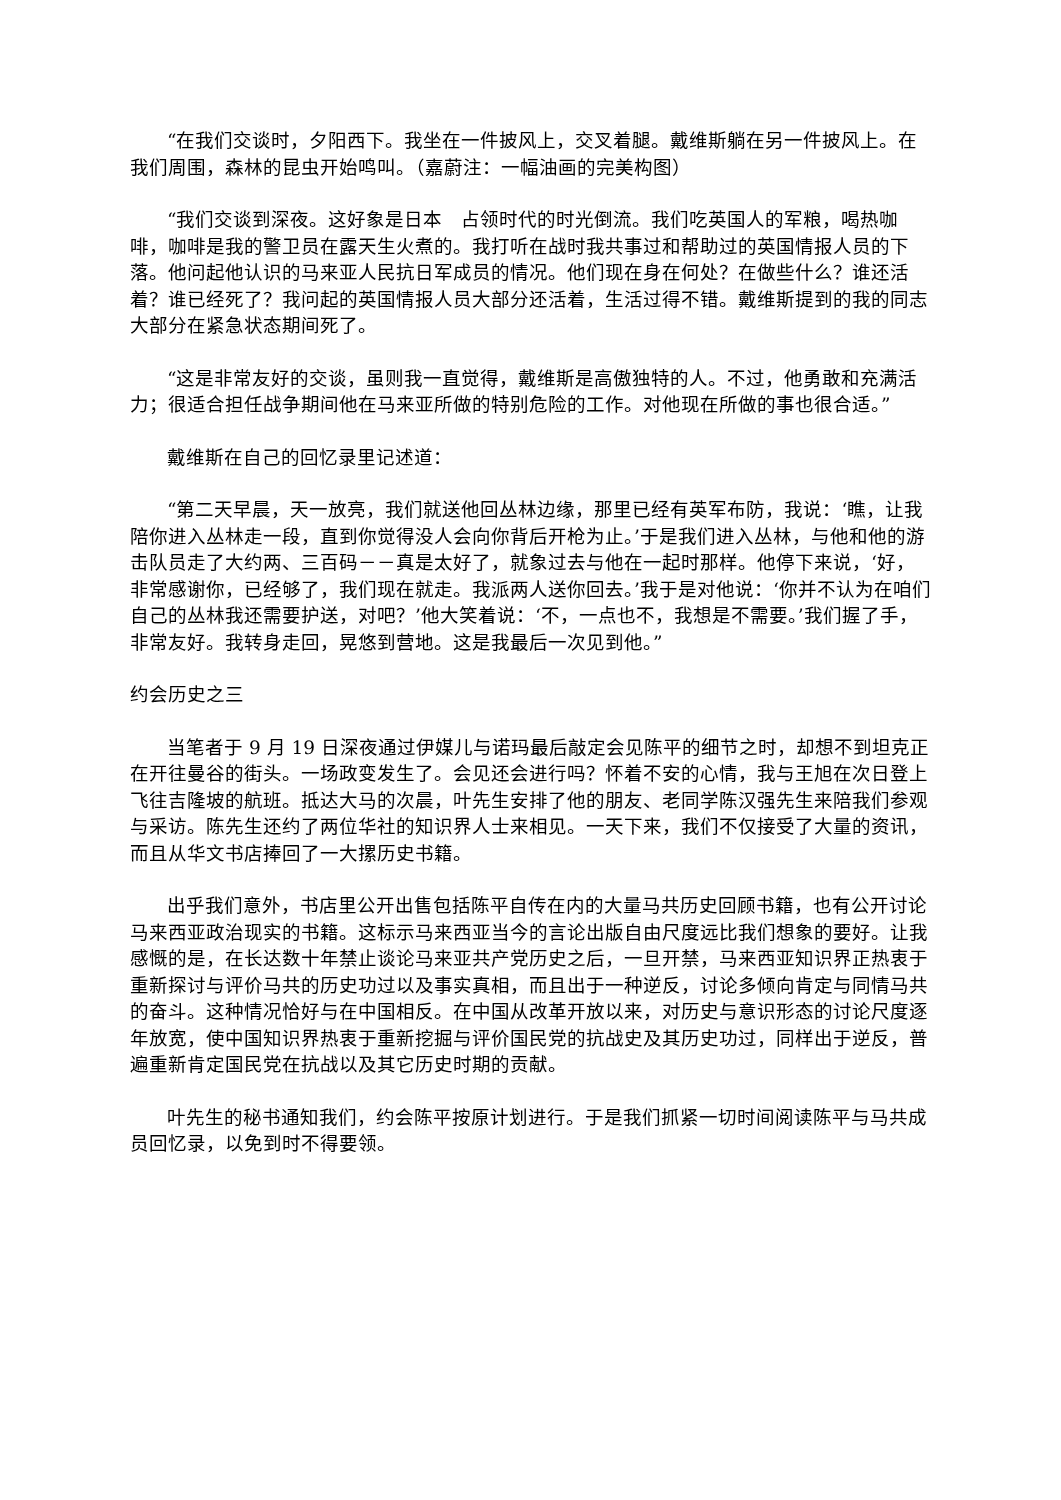“在我们交谈时，夕阳西下。我坐在一件披风上，交叉着腿。戴维斯躺在另一件披风上。在我们周围，森林的昆虫开始鸣叫。（嘉蔚注：一幅油画的完美构图）
“我们交谈到深夜。这好象是日本　占领时代的时光倒流。我们吃英国人的军粮，喝热咖啡，咖啡是我的警卫员在露天生火煮的。我打听在战时我共事过和帮助过的英国情报人员的下落。他问起他认识的马来亚人民抗日军成员的情况。他们现在身在何处？在做些什么？谁还活着？谁已经死了？我问起的英国情报人员大部分还活着，生活过得不错。戴维斯提到的我的同志大部分在紧急状态期间死了。
“这是非常友好的交谈，虽则我一直觉得，戴维斯是高傲独特的人。不过，他勇敢和充满活力；很适合担任战争期间他在马来亚所做的特别危险的工作。对他现在所做的事也很合适。”
戴维斯在自己的回忆录里记述道：
“第二天早晨，天一放亮，我们就送他回丛林边缘，那里已经有英军布防，我说：‘瞧，让我陪你进入丛林走一段，直到你觉得没人会向你背后开枪为止。’于是我们进入丛林，与他和他的游击队员走了大约两、三百码－－真是太好了，就象过去与他在一起时那样。他停下来说，‘好，非常感谢你，已经够了，我们现在就走。我派两人送你回去。’我于是对他说：‘你并不认为在咱们自己的丛林我还需要护送，对吧？’他大笑着说：‘不，一点也不，我想是不需要。’我们握了手，非常友好。我转身走回，晃悠到营地。这是我最后一次见到他。”
约会历史之三
当笔者于 9 月 19 日深夜通过伊媒儿与诺玛最后敲定会见陈平的细节之时，却想不到坦克正在开往曼谷的街头。一场政变发生了。会见还会进行吗？怀着不安的心情，我与王旭在次日登上飞往吉隆坡的航班。抵达大马的次晨，叶先生安排了他的朋友、老同学陈汉强先生来陪我们参观与采访。陈先生还约了两位华社的知识界人士来相见。一天下来，我们不仅接受了大量的资讯，而且从华文书店捧回了一大摞历史书籍。
出乎我们意外，书店里公开出售包括陈平自传在内的大量马共历史回顾书籍，也有公开讨论马来西亚政治现实的书籍。这标示马来西亚当今的言论出版自由尺度远比我们想象的要好。让我感慨的是，在长达数十年禁止谈论马来亚共产党历史之后，一旦开禁，马来西亚知识界正热衷于重新探讨与评价马共的历史功过以及事实真相，而且出于一种逆反，讨论多倾向肯定与同情马共的奋斗。这种情况恰好与在中国相反。在中国从改革开放以来，对历史与意识形态的讨论尺度逐年放宽，使中国知识界热衷于重新挖掘与评价国民党的抗战史及其历史功过，同样出于逆反，普遍重新肯定国民党在抗战以及其它历史时期的贡献。
叶先生的秘书通知我们，约会陈平按原计划进行。于是我们抓紧一切时间阅读陈平与马共成员回忆录，以免到时不得要领。